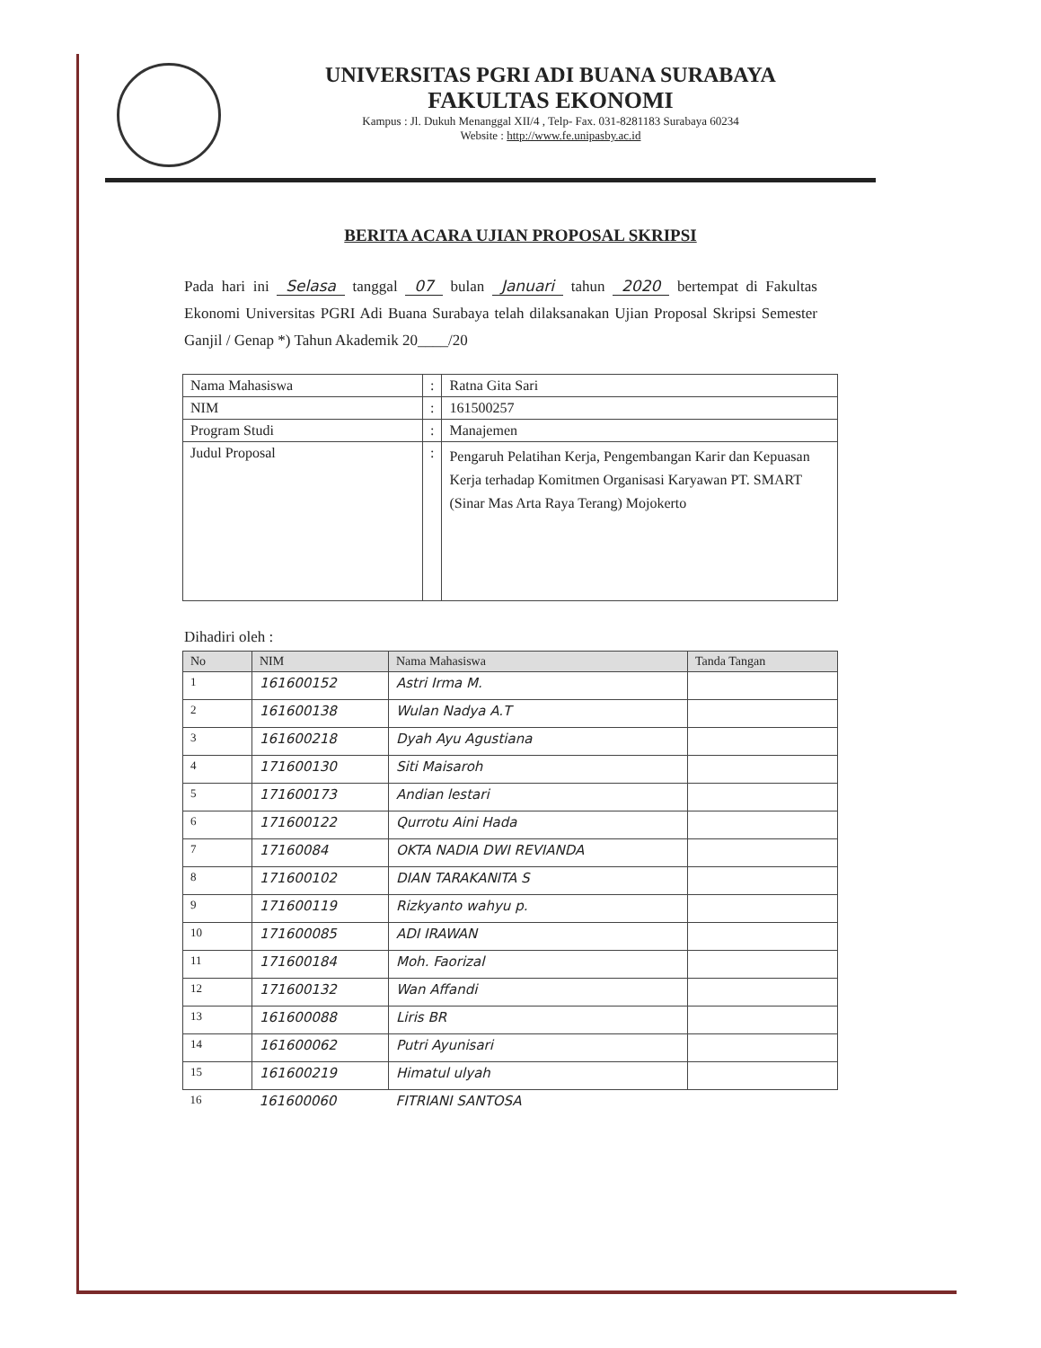UNIVERSITAS PGRI ADI BUANA SURABAYA
FAKULTAS EKONOMI
Kampus : Jl. Dukuh Menanggal XII/4 , Telp- Fax. 031-8281183 Surabaya 60234
Website : http://www.fe.unipasby.ac.id
BERITA ACARA UJIAN PROPOSAL SKRIPSI
Pada hari ini Selasa tanggal 07 bulan Januari tahun 2020 bertempat di Fakultas Ekonomi Universitas PGRI Adi Buana Surabaya telah dilaksanakan Ujian Proposal Skripsi Semester Ganjil / Genap *) Tahun Akademik 20____/20
| Nama Mahasiswa | : | Ratna Gita Sari |
| NIM | : | 161500257 |
| Program Studi | : | Manajemen |
| Judul Proposal | : | Pengaruh Pelatihan Kerja, Pengembangan Karir dan Kepuasan Kerja terhadap Komitmen Organisasi Karyawan PT. SMART (Sinar Mas Arta Raya Terang) Mojokerto |
Dihadiri oleh :
| No | NIM | Nama Mahasiswa | Tanda Tangan |
| --- | --- | --- | --- |
| 1 | 161600152 | Astri Irma M. | |
| 2 | 161600138 | Wulan Nadya A.T | |
| 3 | 161600218 | Dyah Ayu Agustiana | |
| 4 | 171600130 | Siti Maisaroh | |
| 5 | 171600173 | Andian lestari | |
| 6 | 171600122 | Qurrotu Aini Hada | |
| 7 | 17160084 | OKTA NADIA DWI REVIANDA | |
| 8 | 171600102 | DIAN TARAKANITA S | |
| 9 | 171600119 | Rizkyanto wahyu p. | |
| 10 | 171600085 | ADI IRAWAN | |
| 11 | 171600184 | Moh. Faorizal | |
| 12 | 171600132 | Wan Affandi | |
| 13 | 161600088 | Liris BR | |
| 14 | 161600062 | Putri Ayunisari | |
| 15 | 161600219 | Himatul ulyah | |
| 16 | 161600060 | FITRIANI SANTOSA | |